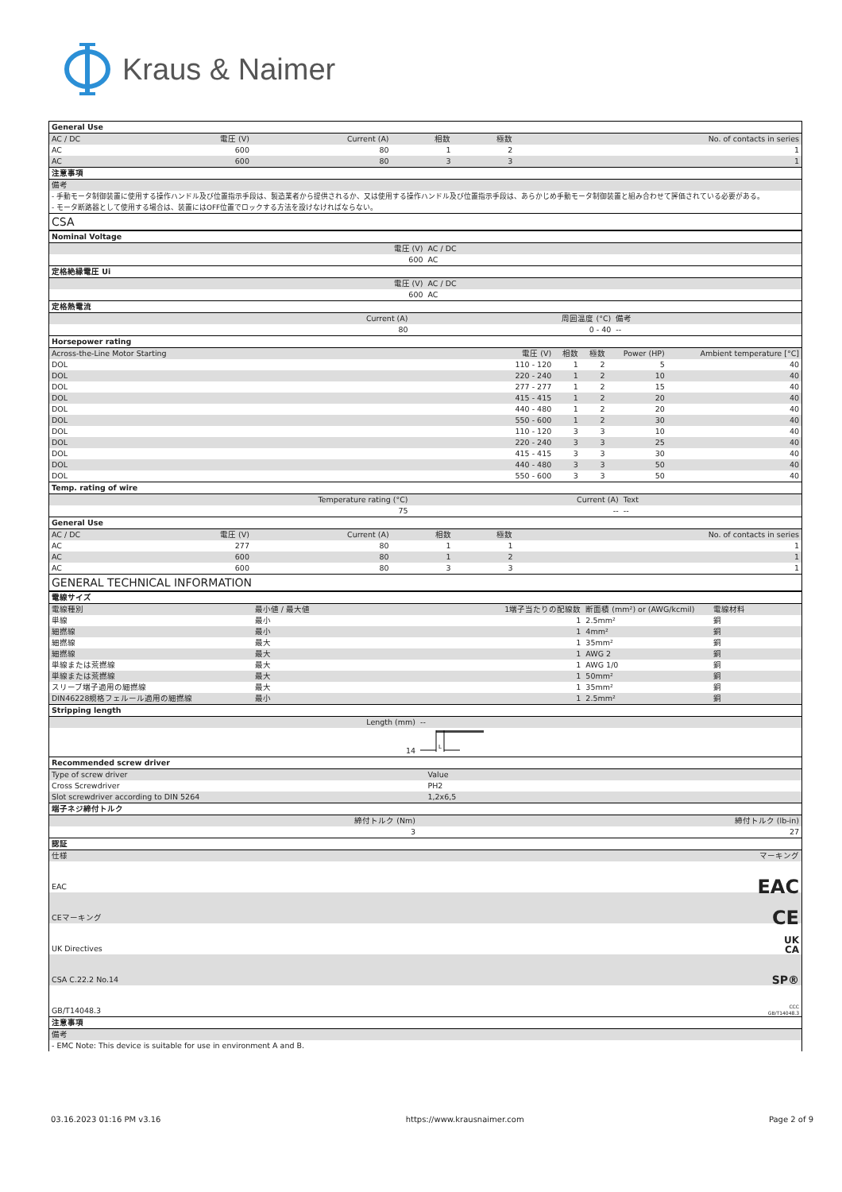Kraus & Naimer
| General Use | | | | | |
| AC / DC | 電圧 (V) | Current (A) | 相数 | 極数 | No. of contacts in series |
| AC | 600 | 80 | 1 | 2 | 1 |
| AC | 600 | 80 | 3 | 3 | 1 |
| 注意事項 | | | | | |
| 備考 | | | | | |
| - 手動モータ制御装置に使用する操作ハンドル及び位置指示手段は、製造業者から提供されるか、又は使用する操作ハンドル及び位置指示手段は、あらかじめ手動モータ制御装置と組み合わせて評価されている必要がある。 | | | | | |
| - モータ断路器として使用する場合は、装置にはOFF位置でロックする方法を設けなければならない。 | | | | | |
| CSA | | | | | |
| Nominal Voltage | |
| 電圧 (V) | AC / DC |
| 600 | AC |
| 定格絶縁電圧 Ui | |
| 電圧 (V) | AC / DC |
| 600 | AC |
| 定格熱電流 | | |
| Current (A) | 周囲温度 (°C) | 備考 |
| 80 | 0 - 40 | -- |
| Horsepower rating | | | | | |
| Across-the-Line Motor Starting | 電圧 (V) | 相数 | 極数 | Power (HP) | Ambient temperature [°C] |
| DOL | 110 - 120 | 1 | 2 | 5 | 40 |
| DOL | 220 - 240 | 1 | 2 | 10 | 40 |
| DOL | 277 - 277 | 1 | 2 | 15 | 40 |
| DOL | 415 - 415 | 1 | 2 | 20 | 40 |
| DOL | 440 - 480 | 1 | 2 | 20 | 40 |
| DOL | 550 - 600 | 1 | 2 | 30 | 40 |
| DOL | 110 - 120 | 3 | 3 | 10 | 40 |
| DOL | 220 - 240 | 3 | 3 | 25 | 40 |
| DOL | 415 - 415 | 3 | 3 | 30 | 40 |
| DOL | 440 - 480 | 3 | 3 | 50 | 40 |
| DOL | 550 - 600 | 3 | 3 | 50 | 40 |
| Temp. rating of wire | | |
| Temperature rating (°C) | Current (A) | Text |
| 75 | -- | -- |
| General Use | | | | | |
| AC / DC | 電圧 (V) | Current (A) | 相数 | 極数 | No. of contacts in series |
| AC | 277 | 80 | 1 | 1 | 1 |
| AC | 600 | 80 | 1 | 2 | 1 |
| AC | 600 | 80 | 3 | 3 | 1 |
| GENERAL TECHNICAL INFORMATION | | | | | |
| 電線サイズ | | | | |
| 電線種別 | 最小値 / 最大値 | 1端子当たりの配線数 | 断面積 (mm²) or (AWG/kcmil) | 電線材料 |
| 単線 | 最小 | 1 | 2.5mm² | 銅 |
| 細撚線 | 最小 | 1 | 4mm² | 銅 |
| 細撚線 | 最大 | 1 | 35mm² | 銅 |
| 細撚線 | 最大 | 1 | AWG 2 | 銅 |
| 単線または荒撚線 | 最大 | 1 | AWG 1/0 | 銅 |
| 単線または荒撚線 | 最大 | 1 | 50mm² | 銅 |
| スリーブ端子適用の細撚線 | 最大 | 1 | 35mm² | 銅 |
| DIN46228規格フェルール適用の細撚線 | 最小 | 1 | 2.5mm² | 銅 |
| Stripping length | |
| Length (mm) | -- |
| 14 | L |
| Recommended screw driver | |
| Type of screw driver | Value |
| Cross Screwdriver | PH2 |
| Slot screwdriver according to DIN 5264 | 1,2x6,5 |
| 端子ネジ締付トルク | |
| 締付トルク (Nm) | 締付トルク (lb-in) |
| 3 | 27 |
| 認証 | |
| 仕様 | マーキング |
| EAC | EAC |
| CEマーキング | CE |
| UK Directives | UK CA |
| CSA C.22.2 No.14 | SP® |
| GB/T14048.3 | CCC GB/T14048.3 |
| 注意事項 | |
| 備考 | |
| - EMC Note: This device is suitable for use in environment A and B. | |
03.16.2023 01:16 PM v3.16 https://www.krausnaimer.com Page 2 of 9